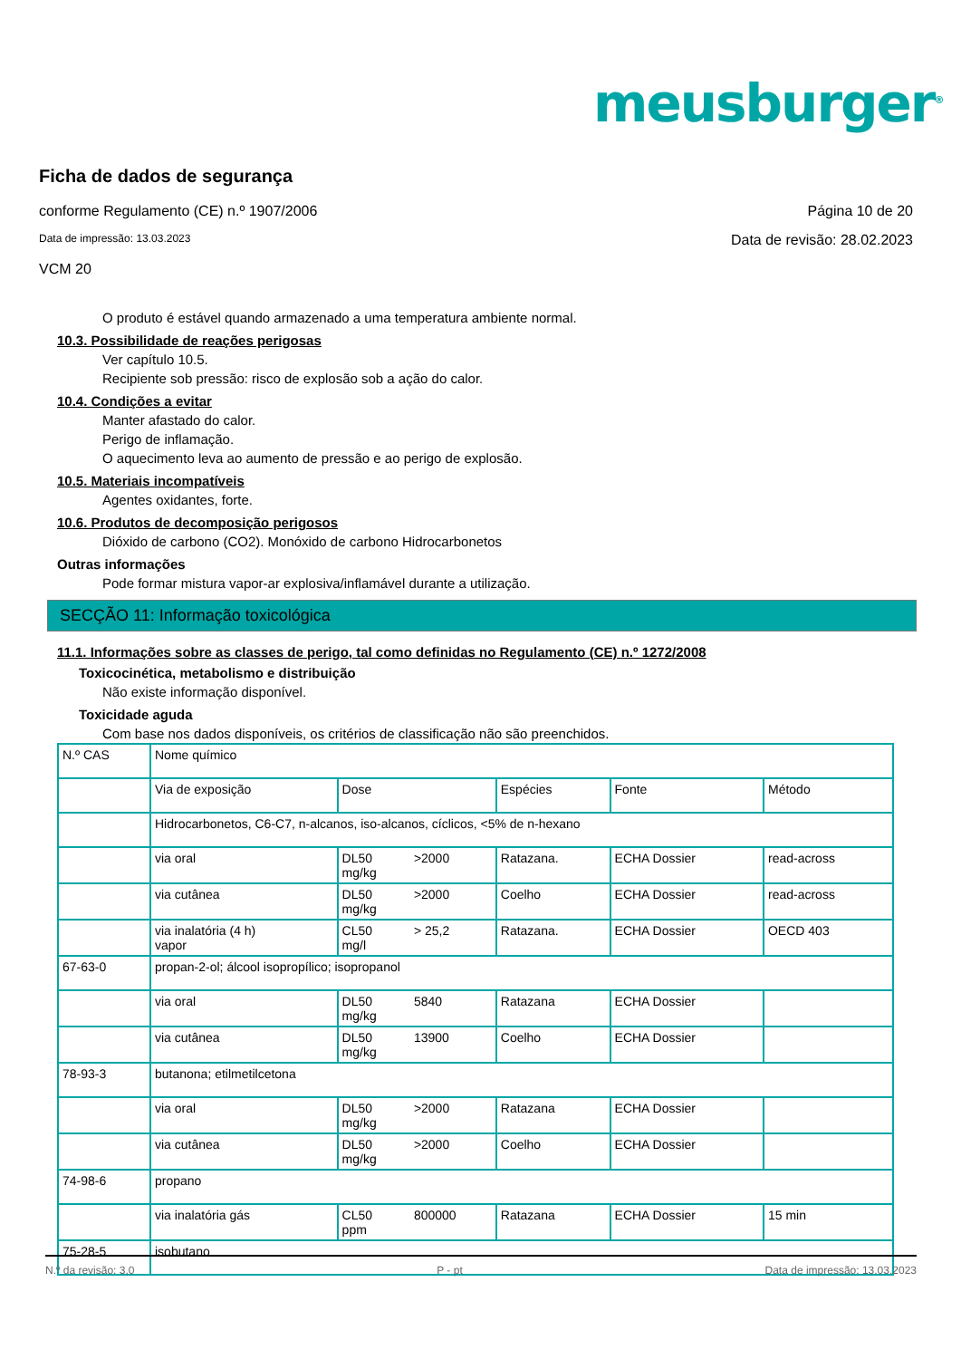meusburger<sup>®</sup>
Ficha de dados de segurança
conforme Regulamento (CE) n.º 1907/2006 Página 10 de 20
Data de impressão: 13.03.2023 Data de revisão: 28.02.2023
VCM 20
O produto é estável quando armazenado a uma temperatura ambiente normal.
10.3. Possibilidade de reações perigosas
Ver capítulo 10.5.
Recipiente sob pressão: risco de explosão sob a ação do calor.
10.4. Condições a evitar
Manter afastado do calor.
Perigo de inflamação.
O aquecimento leva ao aumento de pressão e ao perigo de explosão.
10.5. Materiais incompatíveis
Agentes oxidantes, forte.
10.6. Produtos de decomposição perigosos
Dióxido de carbono (CO2). Monóxido de carbono Hidrocarbonetos
Outras informações
Pode formar mistura vapor-ar explosiva/inflamável durante a utilização.
SECÇÃO 11: Informação toxicológica
11.1. Informações sobre as classes de perigo, tal como definidas no Regulamento (CE) n.º 1272/2008
Toxicocinética, metabolismo e distribuição
Não existe informação disponível.
Toxicidade aguda
Com base nos dados disponíveis, os critérios de classificação não são preenchidos.
| N.º CAS | Nome químico | | | | | |
| | Via de exposição | Dose | | Espécies | Fonte | Método |
| | Hidrocarbonetos, C6-C7, n-alcanos, iso-alcanos, cíclicos, <5% de n-hexano | | | | | |
| | via oral | DL50 mg/kg | >2000 | Ratazana. | ECHA Dossier | read-across |
| | via cutânea | DL50 mg/kg | >2000 | Coelho | ECHA Dossier | read-across |
| | via inalatória (4 h) vapor | CL50 mg/l | > 25,2 | Ratazana. | ECHA Dossier | OECD 403 |
| 67-63-0 | propan-2-ol; álcool isopropílico; isopropanol | | | | | |
| | via oral | DL50 mg/kg | 5840 | Ratazana | ECHA Dossier | |
| | via cutânea | DL50 mg/kg | 13900 | Coelho | ECHA Dossier | |
| 78-93-3 | butanona; etilmetilcetona | | | | | |
| | via oral | DL50 mg/kg | >2000 | Ratazana | ECHA Dossier | |
| | via cutânea | DL50 mg/kg | >2000 | Coelho | ECHA Dossier | |
| 74-98-6 | propano | | | | | |
| | via inalatória gás | CL50 ppm | 800000 | Ratazana | ECHA Dossier | 15 min |
| 75-28-5 | isobutano | | | | | |
N.º da revisão: 3,0 P - pt Data de impressão: 13.03.2023